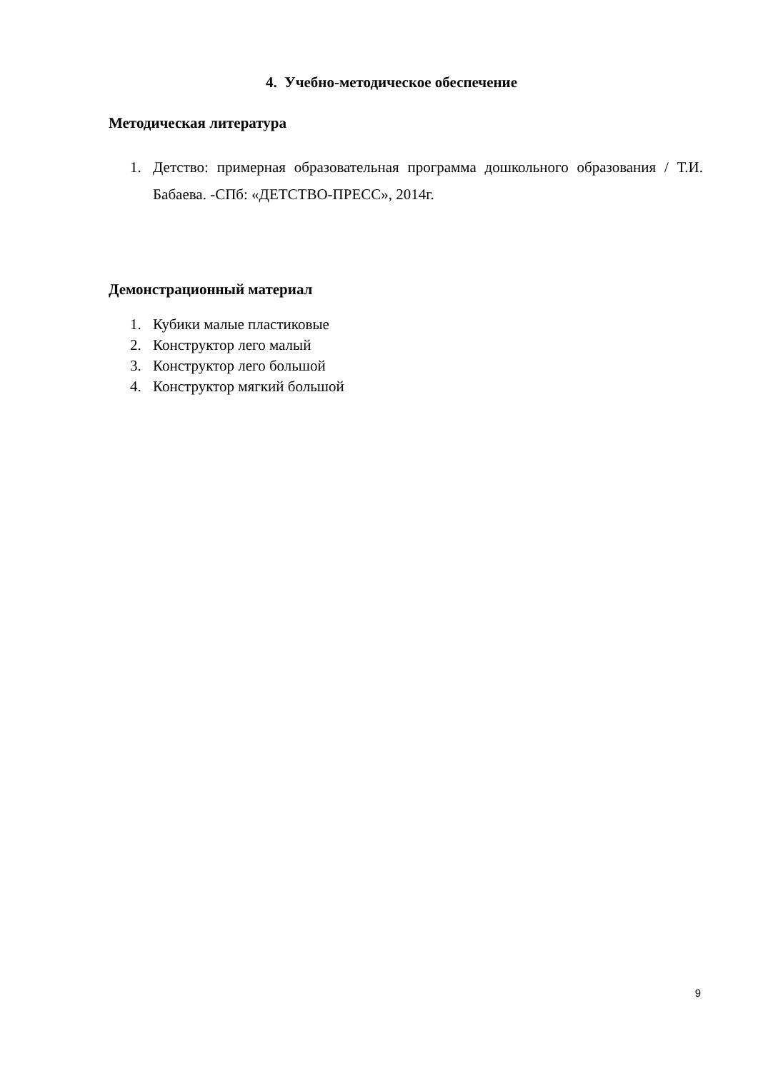4. Учебно-методическое обеспечение
Методическая литература
1. Детство: примерная образовательная программа дошкольного образования / Т.И. Бабаева. -СПб: «ДЕТСТВО-ПРЕСС», 2014г.
Демонстрационный материал
1. Кубики малые пластиковые
2. Конструктор лего малый
3. Конструктор лего большой
4. Конструктор мягкий большой
9